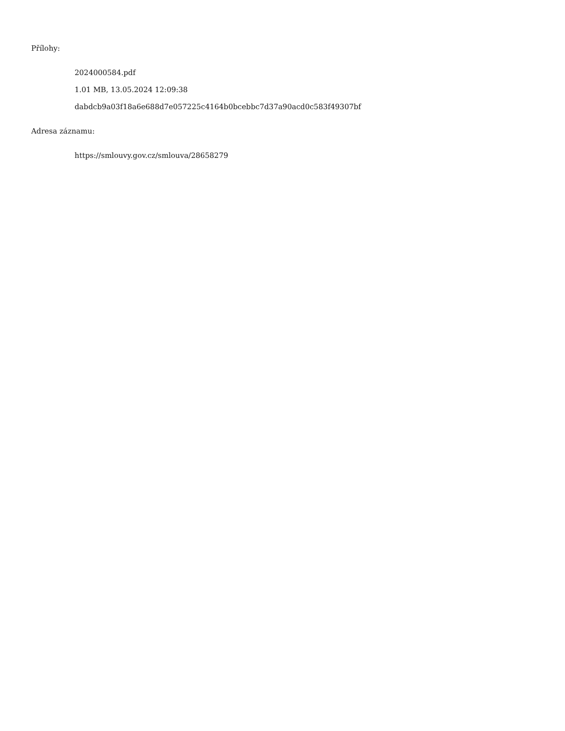Přílohy:
2024000584.pdf
1.01 MB, 13.05.2024 12:09:38
dabdcb9a03f18a6e688d7e057225c4164b0bcebbc7d37a90acd0c583f49307bf
Adresa záznamu:
https://smlouvy.gov.cz/smlouva/28658279